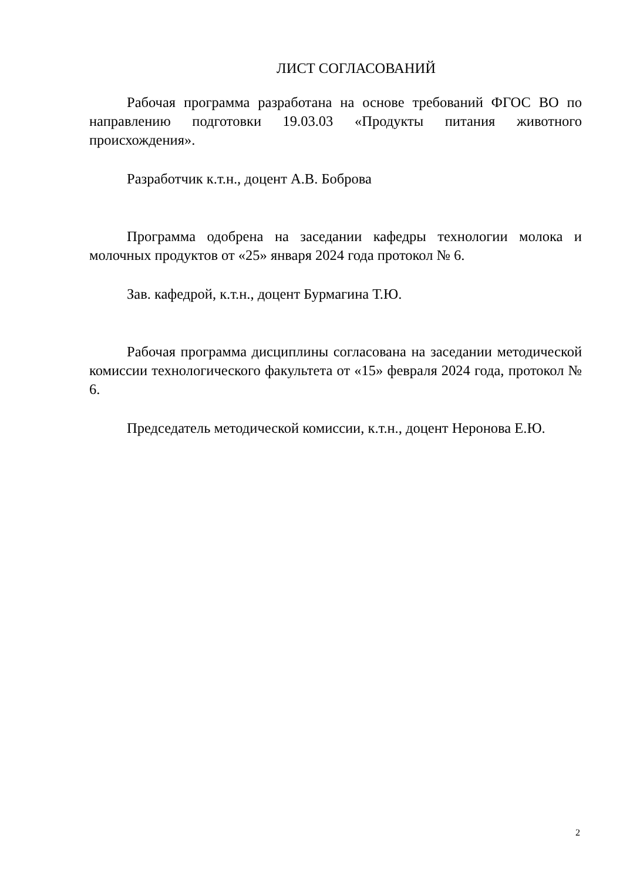ЛИСТ СОГЛАСОВАНИЙ
Рабочая программа разработана на основе требований ФГОС ВО по направлению подготовки 19.03.03 «Продукты питания животного происхождения».
Разработчик к.т.н., доцент А.В. Боброва
Программа одобрена на заседании кафедры технологии молока и молочных продуктов от «25» января 2024 года протокол № 6.
Зав. кафедрой, к.т.н., доцент Бурмагина Т.Ю.
Рабочая программа дисциплины согласована на заседании методической комиссии технологического факультета от «15» февраля 2024 года, протокол № 6.
Председатель методической комиссии, к.т.н., доцент Неронова Е.Ю.
2